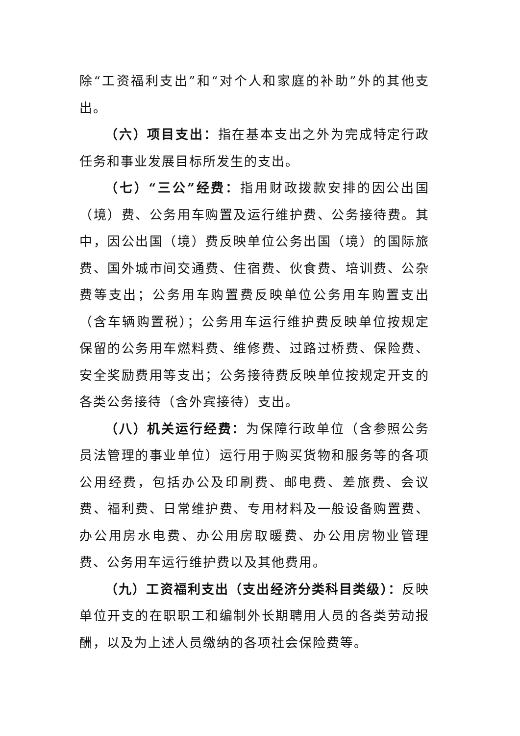除“工资福利支出”和“对个人和家庭的补助”外的其他支出。
（六）项目支出：指在基本支出之外为完成特定行政任务和事业发展目标所发生的支出。
（七）“三公”经费：指用财政拨款安排的因公出国（境）费、公务用车购置及运行维护费、公务接待费。其中，因公出国（境）费反映单位公务出国（境）的国际旅费、国外城市间交通费、住宿费、伙食费、培训费、公杂费等支出；公务用车购置费反映单位公务用车购置支出（含车辆购置税）；公务用车运行维护费反映单位按规定保留的公务用车燃料费、维修费、过路过桥费、保险费、安全奖励费用等支出；公务接待费反映单位按规定开支的各类公务接待（含外宾接待）支出。
（八）机关运行经费：为保障行政单位（含参照公务员法管理的事业单位）运行用于购买货物和服务等的各项公用经费，包括办公及印刷费、邮电费、差旅费、会议费、福利费、日常维护费、专用材料及一般设备购置费、办公用房水电费、办公用房取暖费、办公用房物业管理费、公务用车运行维护费以及其他费用。
（九）工资福利支出（支出经济分类科目类级）：反映单位开支的在职职工和编制外长期聘用人员的各类劳动报酬，以及为上述人员缴纳的各项社会保险费等。